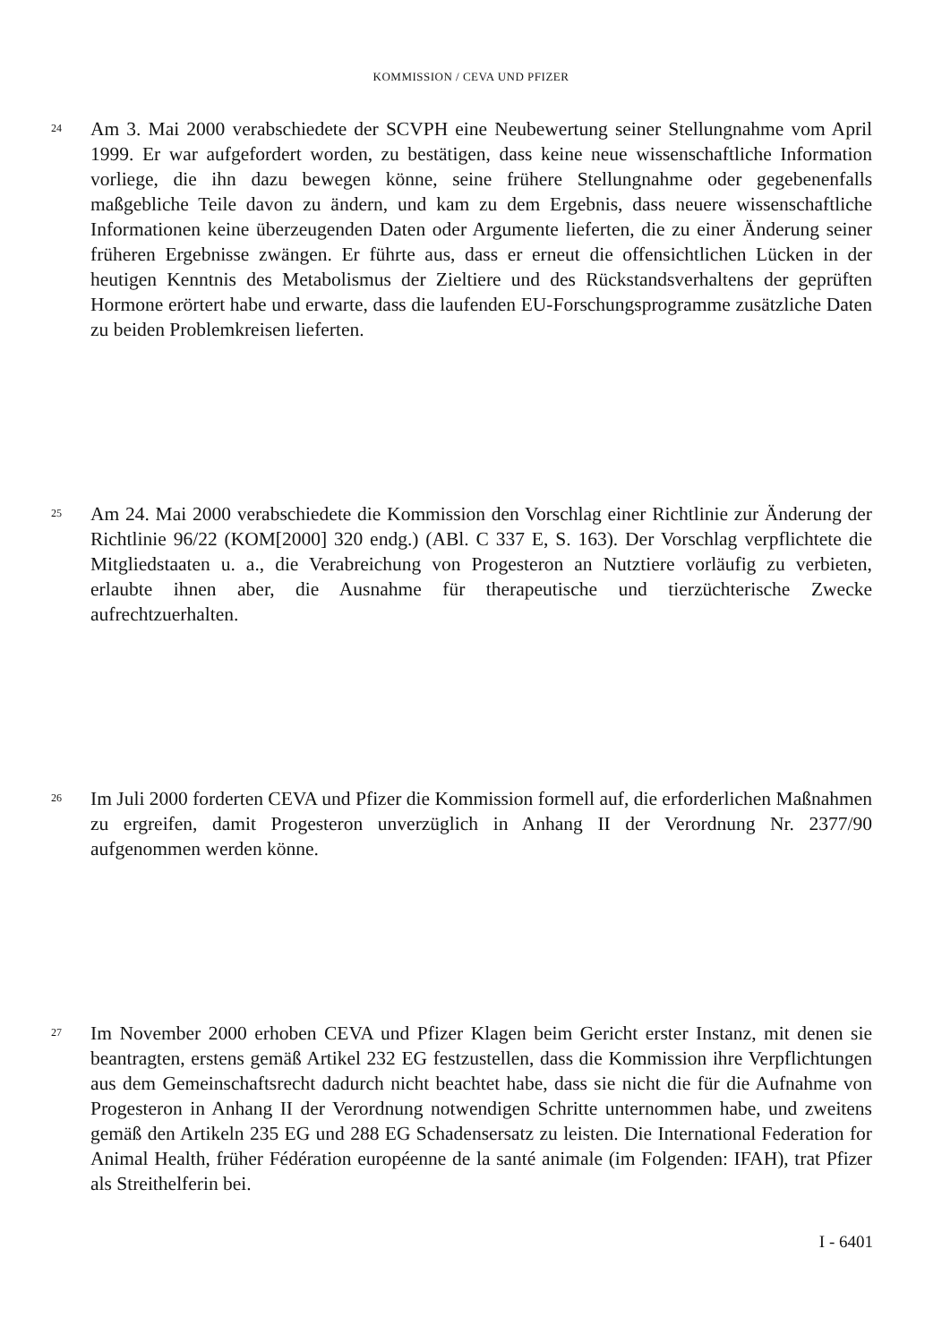KOMMISSION / CEVA UND PFIZER
24
Am 3. Mai 2000 verabschiedete der SCVPH eine Neubewertung seiner Stellungnahme vom April 1999. Er war aufgefordert worden, zu bestätigen, dass keine neue wissenschaftliche Information vorliege, die ihn dazu bewegen könne, seine frühere Stellungnahme oder gegebenenfalls maßgebliche Teile davon zu ändern, und kam zu dem Ergebnis, dass neuere wissenschaftliche Informationen keine überzeugenden Daten oder Argumente lieferten, die zu einer Änderung seiner früheren Ergebnisse zwängen. Er führte aus, dass er erneut die offensichtlichen Lücken in der heutigen Kenntnis des Metabolismus der Zieltiere und des Rückstandsverhaltens der geprüften Hormone erörtert habe und erwarte, dass die laufenden EU-Forschungsprogramme zusätzliche Daten zu beiden Problemkreisen lieferten.
25
Am 24. Mai 2000 verabschiedete die Kommission den Vorschlag einer Richtlinie zur Änderung der Richtlinie 96/22 (KOM[2000] 320 endg.) (ABl. C 337 E, S. 163). Der Vorschlag verpflichtete die Mitgliedstaaten u. a., die Verabreichung von Progesteron an Nutztiere vorläufig zu verbieten, erlaubte ihnen aber, die Ausnahme für therapeutische und tierzüchterische Zwecke aufrechtzuerhalten.
26
Im Juli 2000 forderten CEVA und Pfizer die Kommission formell auf, die erforderlichen Maßnahmen zu ergreifen, damit Progesteron unverzüglich in Anhang II der Verordnung Nr. 2377/90 aufgenommen werden könne.
27
Im November 2000 erhoben CEVA und Pfizer Klagen beim Gericht erster Instanz, mit denen sie beantragten, erstens gemäß Artikel 232 EG festzustellen, dass die Kommission ihre Verpflichtungen aus dem Gemeinschaftsrecht dadurch nicht beachtet habe, dass sie nicht die für die Aufnahme von Progesteron in Anhang II der Verordnung notwendigen Schritte unternommen habe, und zweitens gemäß den Artikeln 235 EG und 288 EG Schadensersatz zu leisten. Die International Federation for Animal Health, früher Fédération européenne de la santé animale (im Folgenden: IFAH), trat Pfizer als Streithelferin bei.
I - 6401